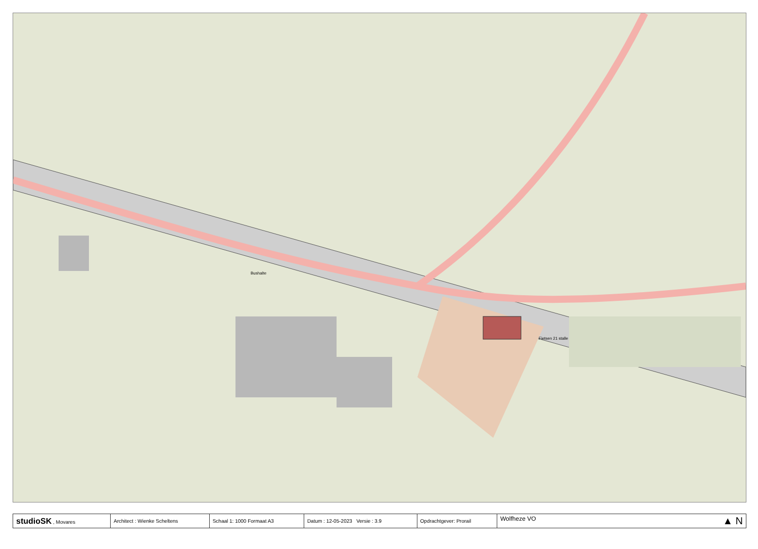Bushalte
Fietsen 21 stalle
| studioSK , Movares | Architect : Wienke Scheltens | Schaal 1: 1000 Formaat A3 | Datum : 12-05-2023 Versie : 3.9 | Opdrachtgever: Prorail | Wolfheze VO ▲ N |